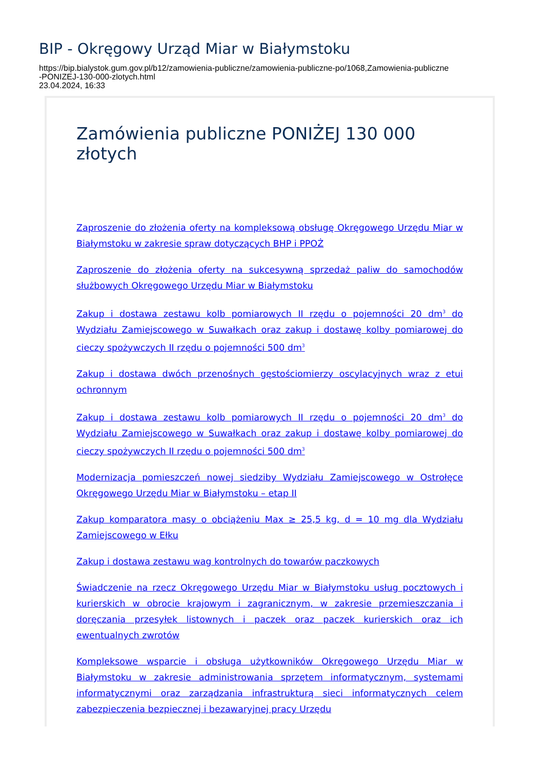BIP - Okręgowy Urząd Miar w Białymstoku
https://bip.bialystok.gum.gov.pl/b12/zamowienia-publiczne/zamowienia-publiczne-po/1068,Zamowienia-publiczne
-PONIZEJ-130-000-zlotych.html
23.04.2024, 16:33
Zamówienia publiczne PONIŻEJ 130 000 złotych
Zaproszenie do złożenia oferty na kompleksową obsługę Okręgowego Urzędu Miar w Białymstoku w zakresie spraw dotyczących BHP i PPOŻ
Zaproszenie do złożenia oferty na sukcesywną sprzedaż paliw do samochodów służbowych Okręgowego Urzędu Miar w Białymstoku
Zakup i dostawa zestawu kolb pomiarowych II rzędu o pojemności 20 dm<sup>3</sup> do Wydziału Zamiejscowego w Suwałkach oraz zakup i dostawę kolby pomiarowej do cieczy spożywczych II rzędu o pojemności 500 dm<sup>3</sup>
Zakup i dostawa dwóch przenośnych gęstościomierzy oscylacyjnych wraz z etui ochronnym
Zakup i dostawa zestawu kolb pomiarowych II rzędu o pojemności 20 dm<sup>3</sup> do Wydziału Zamiejscowego w Suwałkach oraz zakup i dostawę kolby pomiarowej do cieczy spożywczych II rzędu o pojemności 500 dm<sup>3</sup>
Modernizacja pomieszczeń nowej siedziby Wydziału Zamiejscowego w Ostrołęce Okręgowego Urzędu Miar w Białymstoku – etap II
Zakup komparatora masy o obciążeniu Max ≥ 25,5 kg, d = 10 mg dla Wydziału Zamiejscowego w Ełku
Zakup i dostawa zestawu wag kontrolnych do towarów paczkowych
Świadczenie na rzecz Okręgowego Urzędu Miar w Białymstoku usług pocztowych i kurierskich w obrocie krajowym i zagranicznym, w zakresie przemieszczania i doręczania przesyłek listownych i paczek oraz paczek kurierskich oraz ich ewentualnych zwrotów
Kompleksowe wsparcie i obsługa użytkowników Okręgowego Urzędu Miar w Białymstoku w zakresie administrowania sprzętem informatycznym, systemami informatycznymi oraz zarządzania infrastrukturą sieci informatycznych celem zabezpieczenia bezpiecznej i bezawaryjnej pracy Urzędu